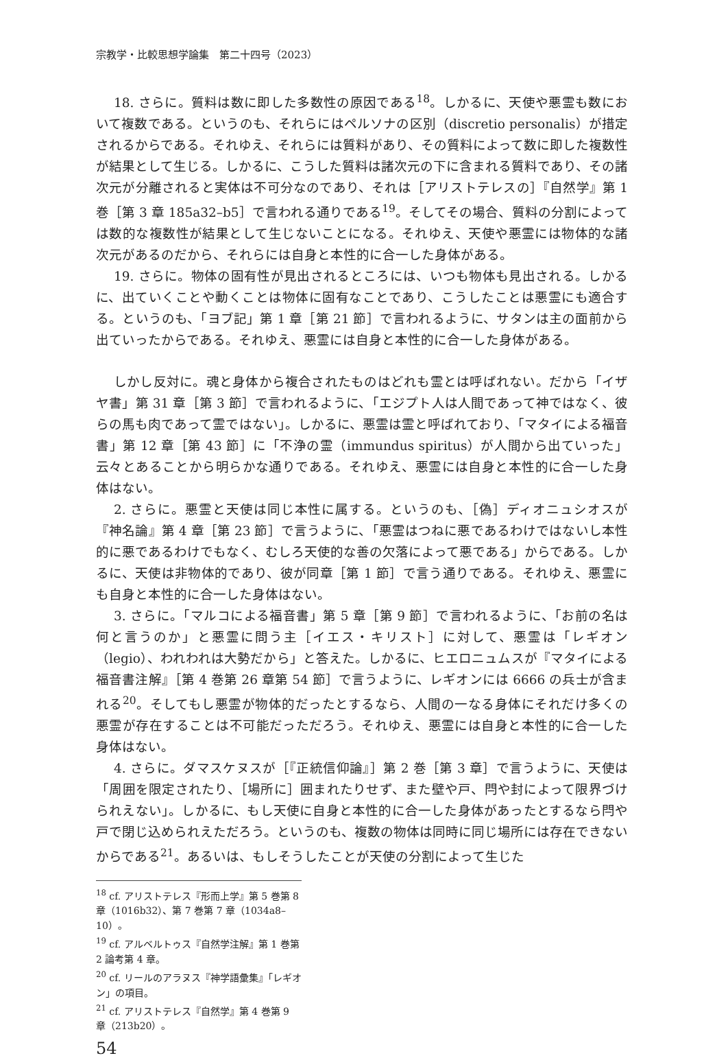宗教学・比較思想学論集　第二十四号（2023）
18. さらに。質料は数に即した多数性の原因である<sup>18</sup>。しかるに、天使や悪霊も数において複数である。というのも、それらにはペルソナの区別（discretio personalis）が措定されるからである。それゆえ、それらには質料があり、その質料によって数に即した複数性が結果として生じる。しかるに、こうした質料は諸次元の下に含まれる質料であり、その諸次元が分離されると実体は不可分なのであり、それは［アリストテレスの］『自然学』第 1 巻［第 3 章 185a32–b5］で言われる通りである<sup>19</sup>。そしてその場合、質料の分割によっては数的な複数性が結果として生じないことになる。それゆえ、天使や悪霊には物体的な諸次元があるのだから、それらには自身と本性的に合一した身体がある。
19. さらに。物体の固有性が見出されるところには、いつも物体も見出される。しかるに、出ていくことや動くことは物体に固有なことであり、こうしたことは悪霊にも適合する。というのも、「ヨブ記」第 1 章［第 21 節］で言われるように、サタンは主の面前から出ていったからである。それゆえ、悪霊には自身と本性的に合一した身体がある。
しかし反対に。魂と身体から複合されたものはどれも霊とは呼ばれない。だから「イザヤ書」第 31 章［第 3 節］で言われるように、「エジプト人は人間であって神ではなく、彼らの馬も肉であって霊ではない」。しかるに、悪霊は霊と呼ばれており、「マタイによる福音書」第 12 章［第 43 節］に「不浄の霊（immundus spiritus）が人間から出ていった」云々とあることから明らかな通りである。それゆえ、悪霊には自身と本性的に合一した身体はない。
2. さらに。悪霊と天使は同じ本性に属する。というのも、［偽］ディオニュシオスが『神名論』第 4 章［第 23 節］で言うように、「悪霊はつねに悪であるわけではないし本性的に悪であるわけでもなく、むしろ天使的な善の欠落によって悪である」からである。しかるに、天使は非物体的であり、彼が同章［第 1 節］で言う通りである。それゆえ、悪霊にも自身と本性的に合一した身体はない。
3. さらに。「マルコによる福音書」第 5 章［第 9 節］で言われるように、「お前の名は何と言うのか」と悪霊に問う主［イエス・キリスト］に対して、悪霊は「レギオン（legio）、われわれは大勢だから」と答えた。しかるに、ヒエロニュムスが『マタイによる福音書注解』［第 4 巻第 26 章第 54 節］で言うように、レギオンには 6666 の兵士が含まれる<sup>20</sup>。そしてもし悪霊が物体的だったとするなら、人間の一なる身体にそれだけ多くの悪霊が存在することは不可能だっただろう。それゆえ、悪霊には自身と本性的に合一した身体はない。
4. さらに。ダマスケヌスが［『正統信仰論』］第 2 巻［第 3 章］で言うように、天使は「周囲を限定されたり、［場所に］囲まれたりせず、また壁や戸、閂や封によって限界づけられえない」。しかるに、もし天使に自身と本性的に合一した身体があったとするなら閂や戸で閉じ込められえただろう。というのも、複数の物体は同時に同じ場所には存在できないからである<sup>21</sup>。あるいは、もしそうしたことが天使の分割によって生じた
<sup>18</sup> cf. アリストテレス『形而上学』第 5 巻第 8 章（1016b32）、第 7 巻第 7 章（1034a8–10）。
<sup>19</sup> cf. アルベルトゥス『自然学注解』第 1 巻第 2 論考第 4 章。
<sup>20</sup> cf. リールのアラヌス『神学語彙集』「レギオン」の項目。
<sup>21</sup> cf. アリストテレス『自然学』第 4 巻第 9 章（213b20）。
54